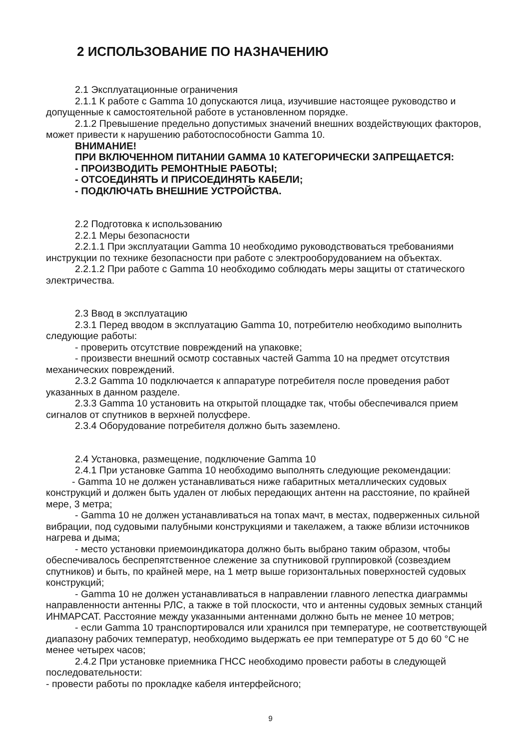2 ИСПОЛЬЗОВАНИЕ ПО НАЗНАЧЕНИЮ
2.1 Эксплуатационные ограничения
2.1.1 К работе с Gamma 10 допускаются лица, изучившие настоящее руководство и допущенные к самостоятельной работе в установленном порядке.
2.1.2 Превышение предельно допустимых значений внешних воздействующих факторов, может привести к нарушению работоспособности Gamma 10.
ВНИМАНИЕ!
ПРИ ВКЛЮЧЕННОМ ПИТАНИИ GAMMA 10 КАТЕГОРИЧЕСКИ ЗАПРЕЩАЕТСЯ:
- ПРОИЗВОДИТЬ РЕМОНТНЫЕ РАБОТЫ;
- ОТСОЕДИНЯТЬ И ПРИСОЕДИНЯТЬ КАБЕЛИ;
- ПОДКЛЮЧАТЬ ВНЕШНИЕ УСТРОЙСТВА.
2.2 Подготовка к использованию
2.2.1 Меры безопасности
2.2.1.1 При эксплуатации Gamma 10 необходимо руководствоваться требованиями инструкции по технике безопасности при работе с электрооборудованием на объектах.
2.2.1.2 При работе с Gamma 10 необходимо соблюдать меры защиты от статического электричества.
2.3 Ввод в эксплуатацию
2.3.1 Перед вводом в эксплуатацию Gamma 10, потребителю необходимо выполнить следующие работы:
- проверить отсутствие повреждений на упаковке;
- произвести внешний осмотр составных частей Gamma 10 на предмет отсутствия механических повреждений.
2.3.2 Gamma 10 подключается к аппаратуре потребителя после проведения работ указанных в данном разделе.
2.3.3 Gamma 10 установить на открытой площадке так, чтобы обеспечивался прием сигналов от спутников в верхней полусфере.
2.3.4 Оборудование потребителя должно быть заземлено.
2.4 Установка, размещение, подключение Gamma 10
2.4.1 При установке Gamma 10 необходимо выполнять следующие рекомендации:
- Gamma 10 не должен устанавливаться ниже габаритных металлических судовых конструкций и должен быть удален от любых передающих антенн на расстояние, по крайней мере, 3 метра;
- Gamma 10 не должен устанавливаться на топах мачт, в местах, подверженных сильной вибрации, под судовыми палубными конструкциями и такелажем, а также вблизи источников нагрева и дыма;
- место установки приемоиндикатора должно быть выбрано таким образом, чтобы обеспечивалось беспрепятственное слежение за спутниковой группировкой (созвездием спутников) и быть, по крайней мере, на 1 метр выше горизонтальных поверхностей судовых конструкций;
- Gamma 10 не должен устанавливаться в направлении главного лепестка диаграммы направленности антенны РЛС, а также в той плоскости, что и антенны судовых земных станций ИНМАРСАТ. Расстояние между указанными антеннами должно быть не менее 10 метров;
- если Gamma 10 транспортировался или хранился при температуре, не соответствующей диапазону рабочих температур, необходимо выдержать ее при температуре от 5 до 60 °С не менее четырех часов;
2.4.2 При установке приемника ГНСС необходимо провести работы в следующей последовательности:
- провести работы по прокладке кабеля интерфейсного;
9